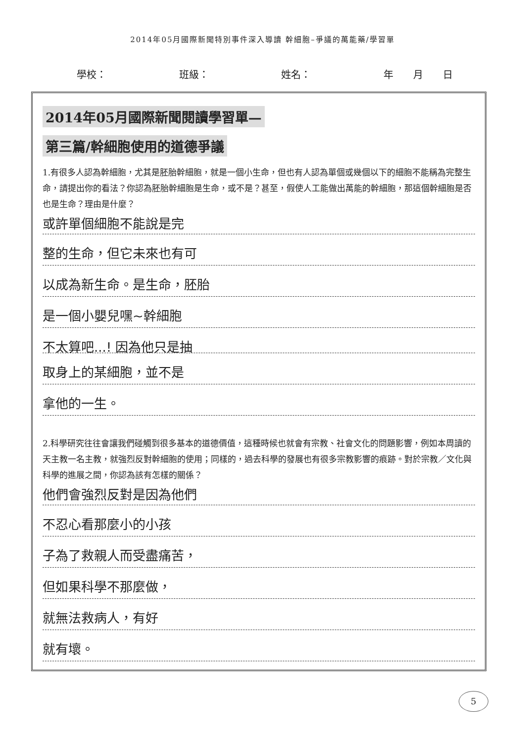2014年05月國際新聞特別事件深入導讀 幹細胞–爭議的萬能藥/學習單
學校： 班級： 姓名： 年　　月　　日
2014年05月國際新聞閱讀學習單—
第三篇/幹細胞使用的道德爭議
1.有很多人認為幹細胞，尤其是胚胎幹細胞，就是一個小生命，但也有人認為單個或幾個以下的細胞不能稱為完整生命，請提出你的看法？你認為胚胎幹細胞是生命，或不是？甚至，假使人工能做出萬能的幹細胞，那這個幹細胞是否也是生命？理由是什麼？
或許單個細胞不能說是完
整的生命，但它未來也有可
以成為新生命。是生命，胚胎
是一個小嬰兒嘿~幹細胞
不太算吧...! 因為他只是抽
取身上的某細胞，並不是
拿他的一生。
2.科學研究往往會讓我們碰觸到很多基本的道德價值，這種時候也就會有宗教、社會文化的問題影響，例如本周讀的天主教一名主教，就強烈反對幹細胞的使用；同樣的，過去科學的發展也有很多宗教影響的痕跡。對於宗教／文化與科學的進展之間，你認為該有怎樣的關係？
他們會強烈反對是因為他們
不忍心看那麼小的小孩
子為了救親人而受盡痛苦，
但如果科學不那麼做，
就無法救病人，有好
就有壞。
5